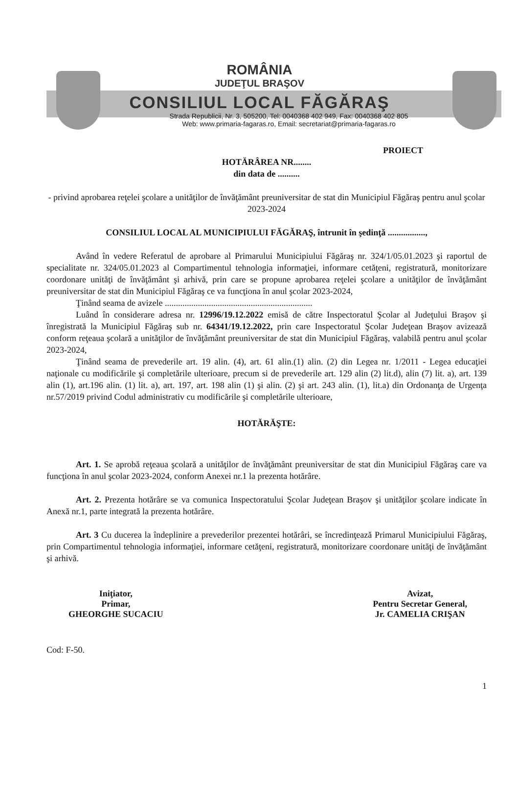ROMÂNIA
JUDEŢUL BRAŞOV
CONSILIUL LOCAL FĂGĂRAŞ
Strada Republicii, Nr. 3, 505200, Tel: 0040368 402 949, Fax: 0040368 402 805
Web: www.primaria-fagaras.ro, Email: secretariat@primaria-fagaras.ro
PROIECT
HOTĂRÂREA NR........
din data de ..........
- privind aprobarea reţelei şcolare a unităţilor de învăţământ preuniversitar de stat din Municipiul Făgăraş pentru anul şcolar 2023-2024
CONSILIUL LOCAL AL MUNICIPIULUI FĂGĂRAŞ, întrunit în şedinţă .................,
Având în vedere Referatul de aprobare al Primarului Municipiului Făgăraş nr. 324/1/05.01.2023 şi raportul de specialitate nr. 324/05.01.2023 al Compartimentul tehnologia informaţiei, informare cetăţeni, registratură, monitorizare coordonare unităţi de învăţământ şi arhivă, prin care se propune aprobarea reţelei şcolare a unităţilor de învăţământ preuniversitar de stat din Municipiul Făgăraş ce va funcţiona în anul şcolar 2023-2024,
Ţinând seama de avizele ...................................................................
Luând în considerare adresa nr. 12996/19.12.2022 emisă de către Inspectoratul Şcolar al Judeţului Braşov şi înregistrată la Municipiul Făgăraş sub nr. 64341/19.12.2022, prin care Inspectoratul Şcolar Judeţean Braşov avizează conform reţeaua şcolară a unităţilor de învăţământ preuniversitar de stat din Municipiul Făgăraş, valabilă pentru anul şcolar 2023-2024,
Ţinând seama de prevederile art. 19 alin. (4), art. 61 alin.(1) alin. (2) din Legea nr. 1/2011 - Legea educaţiei naţionale cu modificările şi completările ulterioare, precum si de prevederile art. 129 alin (2) lit.d), alin (7) lit. a), art. 139 alin (1), art.196 alin. (1) lit. a), art. 197, art. 198 alin (1) şi alin. (2) şi art. 243 alin. (1), lit.a) din Ordonanţa de Urgenţa nr.57/2019 privind Codul administrativ cu modificările şi completările ulterioare,
HOTĂRĂŞTE:
Art. 1. Se aprobă reţeaua şcolară a unităţilor de învăţământ preuniversitar de stat din Municipiul Făgăraş care va funcţiona în anul şcolar 2023-2024, conform Anexei nr.1 la prezenta hotărâre.
Art. 2. Prezenta hotărâre se va comunica Inspectoratului Şcolar Judeţean Braşov şi unităţilor şcolare indicate în Anexă nr.1, parte integrată la prezenta hotărâre.
Art. 3 Cu ducerea la îndeplinire a prevederilor prezentei hotărâri, se încredinţează Primarul Municipiului Făgăraş, prin Compartimentul tehnologia informaţiei, informare cetăţeni, registratură, monitorizare coordonare unităţi de învăţământ şi arhivă.
Iniţiator,
Primar,
GHEORGHE SUCACIU
Avizat,
Pentru Secretar General,
Jr. CAMELIA CRIŞAN
Cod: F-50.
1